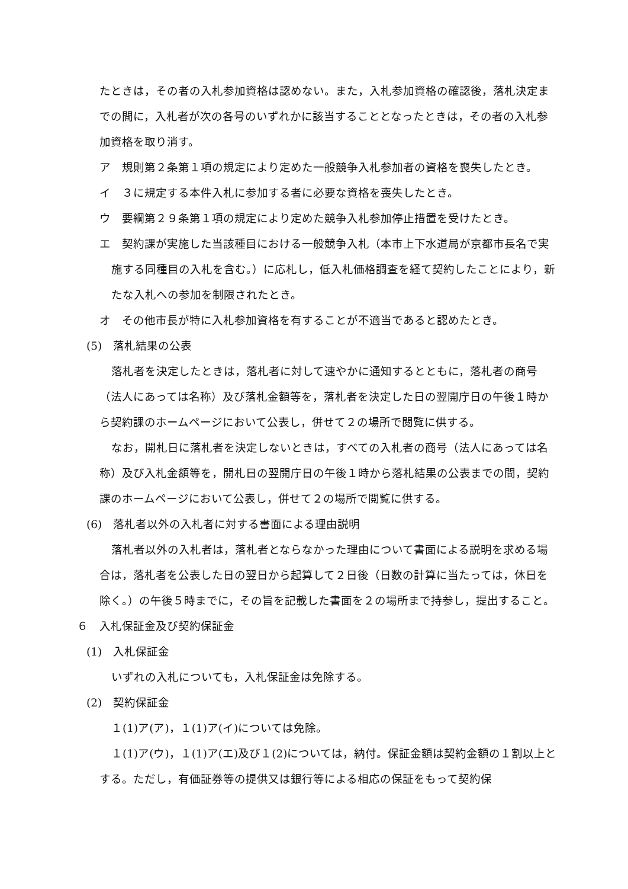たときは，その者の入札参加資格は認めない。また，入札参加資格の確認後，落札決定までの間に，入札者が次の各号のいずれかに該当することとなったときは，その者の入札参加資格を取り消す。
ア　規則第２条第１項の規定により定めた一般競争入札参加者の資格を喪失したとき。
イ　３に規定する本件入札に参加する者に必要な資格を喪失したとき。
ウ　要綱第２９条第１項の規定により定めた競争入札参加停止措置を受けたとき。
エ　契約課が実施した当該種目における一般競争入札（本市上下水道局が京都市長名で実施する同種目の入札を含む。）に応札し，低入札価格調査を経て契約したことにより，新たな入札への参加を制限されたとき。
オ　その他市長が特に入札参加資格を有することが不適当であると認めたとき。
(5)　落札結果の公表
落札者を決定したときは，落札者に対して速やかに通知するとともに，落札者の商号（法人にあっては名称）及び落札金額等を，落札者を決定した日の翌開庁日の午後１時から契約課のホームページにおいて公表し，併せて２の場所で閲覧に供する。
なお，開札日に落札者を決定しないときは，すべての入札者の商号（法人にあっては名称）及び入札金額等を，開札日の翌開庁日の午後１時から落札結果の公表までの間，契約課のホームページにおいて公表し，併せて２の場所で閲覧に供する。
(6)　落札者以外の入札者に対する書面による理由説明
落札者以外の入札者は，落札者とならなかった理由について書面による説明を求める場合は，落札者を公表した日の翌日から起算して２日後（日数の計算に当たっては，休日を除く。）の午後５時までに，その旨を記載した書面を２の場所まで持参し，提出すること。
６　入札保証金及び契約保証金
(1)　入札保証金
いずれの入札についても，入札保証金は免除する。
(2)　契約保証金
１(1)ア(ア)，１(1)ア(イ)については免除。
１(1)ア(ウ)，１(1)ア(エ)及び１(2)については，納付。保証金額は契約金額の１割以上とする。ただし，有価証券等の提供又は銀行等による相応の保証をもって契約保